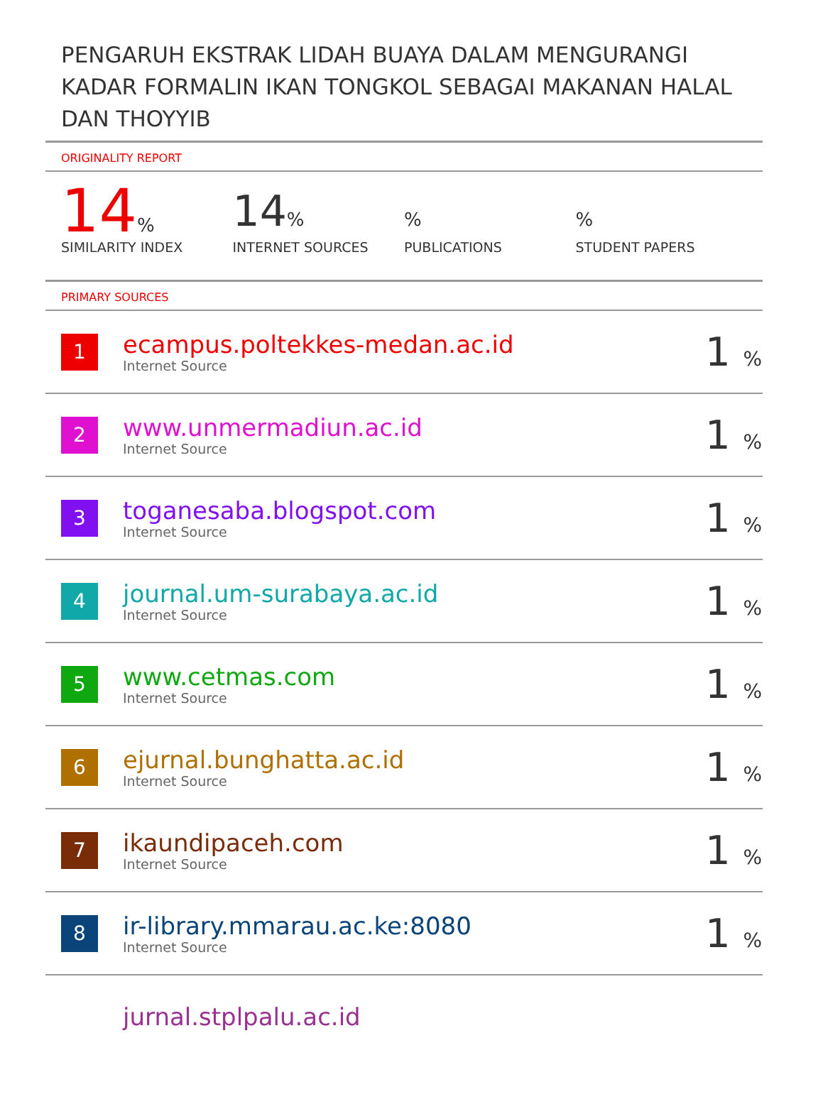PENGARUH EKSTRAK LIDAH BUAYA DALAM MENGURANGI KADAR FORMALIN IKAN TONGKOL SEBAGAI MAKANAN HALAL DAN THOYYIB
ORIGINALITY REPORT
14%
SIMILARITY INDEX
14%
INTERNET SOURCES
%
PUBLICATIONS
%
STUDENT PAPERS
PRIMARY SOURCES
| 1 | ecampus.poltekkes-medan.ac.id Internet Source | 1 % |
| 2 | www.unmermadiun.ac.id Internet Source | 1 % |
| 3 | toganesaba.blogspot.com Internet Source | 1 % |
| 4 | journal.um-surabaya.ac.id Internet Source | 1 % |
| 5 | www.cetmas.com Internet Source | 1 % |
| 6 | ejurnal.bunghatta.ac.id Internet Source | 1 % |
| 7 | ikaundipaceh.com Internet Source | 1 % |
| 8 | ir-library.mmarau.ac.ke:8080 Internet Source | 1 % |
| | jurnal.stplpalu.ac.id | |